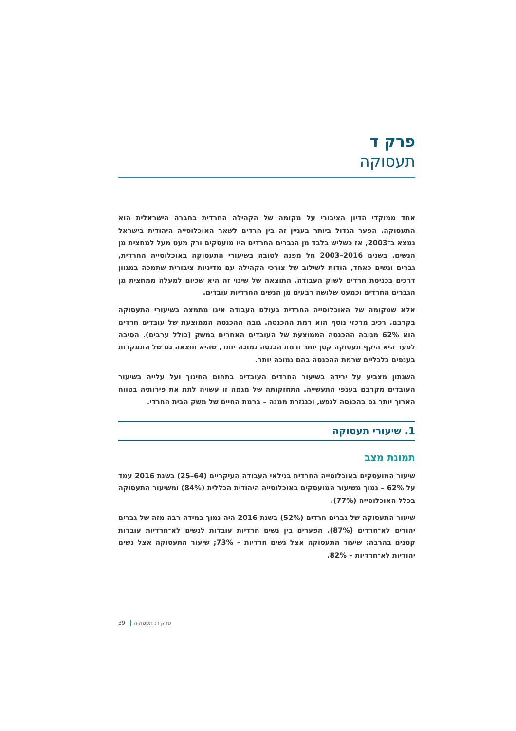פרק ד
תעסוקה
אחד ממוקדי הדיון הציבורי על מקומה של הקהילה החרדית בחברה הישראלית הוא התעסוקה. הפער הגדול ביותר בעניין זה בין חרדים לשאר האוכלוסייה היהודית בישראל נמצא ב־2003, אז כשליש בלבד מן הגברים החרדים היו מועסקים ורק מעט מעל למחצית מן הנשים. בשנים 2016–2003 חל מפנה לטובה בשיעורי התעסוקה באוכלוסייה החרדית, גברים ונשים כאחד, הודות לשילוב של צורכי הקהילה עם מדיניות ציבורית שתמכה במגוון דרכים בכניסת חרדים לשוק העבודה. התוצאה של שינוי זה היא שכיום למעלה ממחצית מן הגברים החרדים וכמעט שלושה רבעים מן הנשים החרדיות עובדים.
אלא שמקומה של האוכלוסייה החרדית בעולם העבודה אינו מתמצה בשיעורי התעסוקה בקרבם. רכיב מרכזי נוסף הוא רמת ההכנסה. גובה ההכנסה הממוצעת של עובדים חרדים הוא 62% מגובה ההכנסה הממוצעת של העובדים האחרים במשק (כולל ערבים). הסיבה לפער היא היקף תעסוקה קטן יותר ורמת הכנסה נמוכה יותר, שהיא תוצאה גם של התמקדות בענפים כלכליים שרמת ההכנסה בהם נמוכה יותר.
השנתון מצביע על ירידה בשיעור החרדים העובדים בתחום החינוך ועל עלייה בשיעור העובדים מקרבם בענפי התעשייה. התחזקותה של מגמה זו עשויה לתת את פירותיה בטווח הארוך יותר גם בהכנסה לנפש, וכנגזרת ממנה – ברמת החיים של משק הבית החרדי.
1. שיעורי תעסוקה
תמונת מצב
שיעור המועסקים באוכלוסייה החרדית בגילאי העבודה העיקריים (64–25) בשנת 2016 עמד על 62% – נמוך משיעור המועסקים באוכלוסייה היהודית הכללית (84%) ומשיעור התעסוקה בכלל האוכלוסייה (77%).
שיעור התעסוקה של גברים חרדים (52%) בשנת 2016 היה נמוך במידה רבה מזה של גברים יהודים לא־חרדים (87%). הפערים בין נשים חרדיות עובדות לנשים לא־חרדיות עובדות קטנים בהרבה: שיעור התעסוקה אצל נשים חרדיות – 73%; שיעור התעסוקה אצל נשים יהודיות לא־חרדיות – 82%.
39 פרק ד: תעסוקה